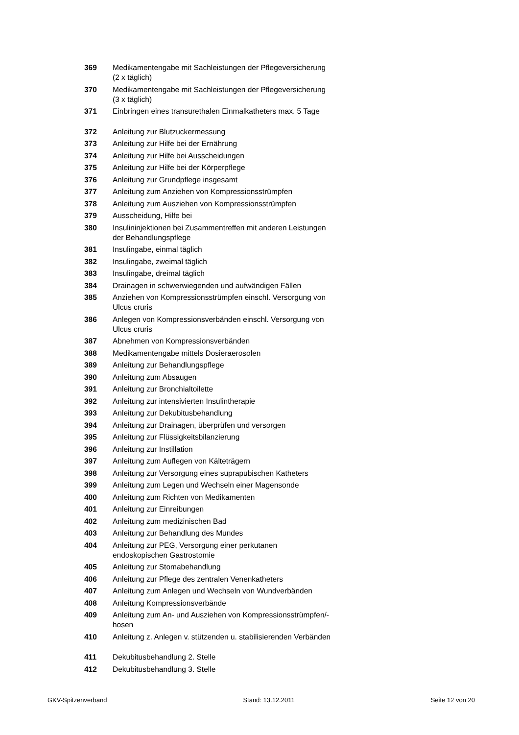| 369 | Medikamentengabe mit Sachleistungen der Pflegeversicherung (2 x täglich) |
| 370 | Medikamentengabe mit Sachleistungen der Pflegeversicherung (3 x täglich) |
| 371 | Einbringen eines transurethalen Einmalkatheters max. 5 Tage |
| 372 | Anleitung zur Blutzuckermessung |
| 373 | Anleitung zur Hilfe bei der Ernährung |
| 374 | Anleitung zur Hilfe bei Ausscheidungen |
| 375 | Anleitung zur Hilfe bei der Körperpflege |
| 376 | Anleitung zur Grundpflege insgesamt |
| 377 | Anleitung zum Anziehen von Kompressionsstrümpfen |
| 378 | Anleitung zum Ausziehen von Kompressionsstrümpfen |
| 379 | Ausscheidung, Hilfe bei |
| 380 | Insulininjektionen bei Zusammentreffen mit anderen Leistungen der Behandlungspflege |
| 381 | Insulingabe, einmal täglich |
| 382 | Insulingabe, zweimal täglich |
| 383 | Insulingabe, dreimal täglich |
| 384 | Drainagen in schwerwiegenden und aufwändigen Fällen |
| 385 | Anziehen von Kompressionsstrümpfen einschl. Versorgung von Ulcus cruris |
| 386 | Anlegen von Kompressionsverbänden einschl. Versorgung von Ulcus cruris |
| 387 | Abnehmen von Kompressionsverbänden |
| 388 | Medikamentengabe mittels Dosieraerosolen |
| 389 | Anleitung zur Behandlungspflege |
| 390 | Anleitung zum Absaugen |
| 391 | Anleitung zur Bronchialtoilette |
| 392 | Anleitung zur intensivierten Insulintherapie |
| 393 | Anleitung zur Dekubitusbehandlung |
| 394 | Anleitung zur Drainagen, überprüfen und versorgen |
| 395 | Anleitung zur Flüssigkeitsbilanzierung |
| 396 | Anleitung zur Instillation |
| 397 | Anleitung zum Auflegen von Kälteträgern |
| 398 | Anleitung zur Versorgung eines suprapubischen Katheters |
| 399 | Anleitung zum Legen und Wechseln einer Magensonde |
| 400 | Anleitung zum Richten von Medikamenten |
| 401 | Anleitung zur Einreibungen |
| 402 | Anleitung zum medizinischen Bad |
| 403 | Anleitung zur Behandlung des Mundes |
| 404 | Anleitung zur PEG, Versorgung einer perkutanen endoskopischen Gastrostomie |
| 405 | Anleitung zur Stomabehandlung |
| 406 | Anleitung zur Pflege des zentralen Venenkatheters |
| 407 | Anleitung zum Anlegen und Wechseln von Wundverbänden |
| 408 | Anleitung Kompressionsverbände |
| 409 | Anleitung zum An- und Ausziehen von Kompressionsstrümpfen/- hosen |
| 410 | Anleitung z. Anlegen v. stützenden u. stabilisierenden Verbänden |
| 411 | Dekubitusbehandlung 2. Stelle |
| 412 | Dekubitusbehandlung 3. Stelle |
GKV-Spitzenverband Stand: 13.12.2011 Seite 12 von 20